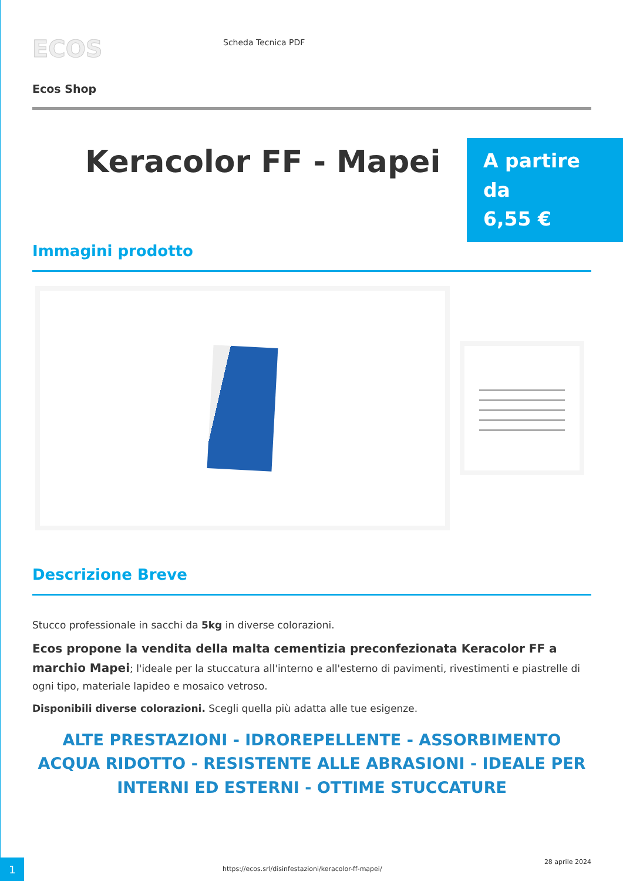ECOS
Scheda Tecnica PDF
Ecos Shop
Keracolor FF - Mapei
A partire da
6,55 €
Immagini prodotto
Descrizione Breve
Stucco professionale in sacchi da 5kg in diverse colorazioni.
Ecos propone la vendita della malta cementizia preconfezionata Keracolor FF a marchio Mapei; l'ideale per la stuccatura all'interno e all'esterno di pavimenti, rivestimenti e piastrelle di ogni tipo, materiale lapideo e mosaico vetroso.
Disponibili diverse colorazioni. Scegli quella più adatta alle tue esigenze.
ALTE PRESTAZIONI - IDROREPELLENTE - ASSORBIMENTO ACQUA RIDOTTO - RESISTENTE ALLE ABRASIONI - IDEALE PER INTERNI ED ESTERNI - OTTIME STUCCATURE
1
https://ecos.srl/disinfestazioni/keracolor-ff-mapei/
28 aprile 2024